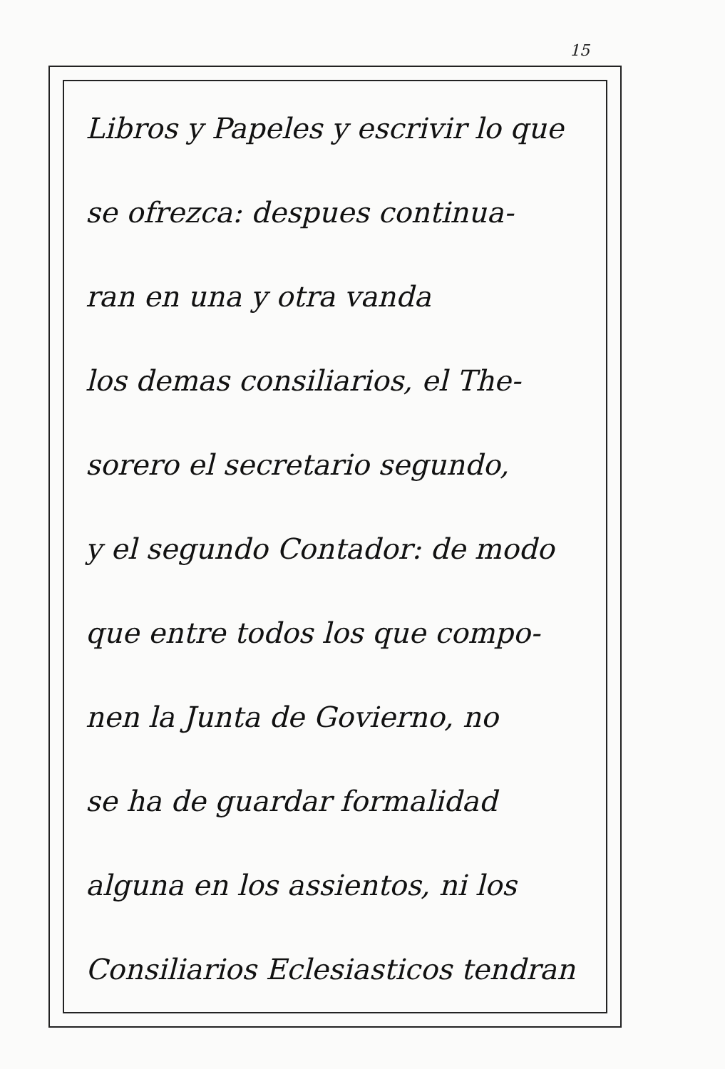15
Libros y Papeles y escrivir lo que
se ofrezca: despues continua-
ran en una y otra vanda
los demas consiliarios, el The-
sorero el secretario segundo,
y el segundo Contador: de modo
que entre todos los que compo-
nen la Junta de Govierno, no
se ha de guardar formalidad
alguna en los assientos, ni los
Consiliarios Eclesiasticos tendran